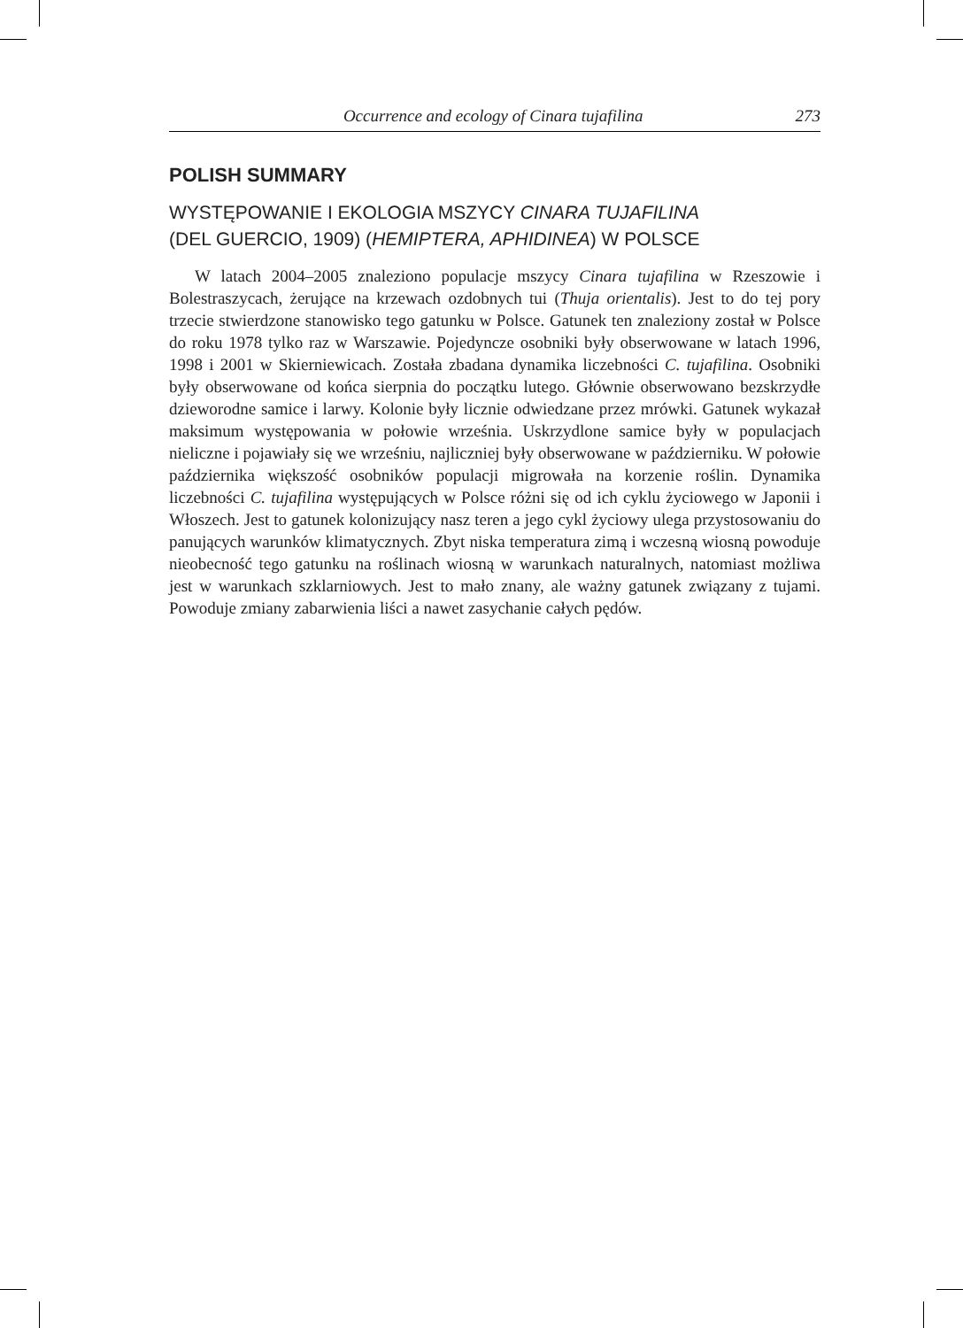Occurrence and ecology of Cinara tujafilina 273
POLISH SUMMARY
WYSTĘPOWANIE I EKOLOGIA MSZYCY CINARA TUJAFILINA
(DEL GUERCIO, 1909) (HEMIPTERA, APHIDINEA) W POLSCE
W latach 2004–2005 znaleziono populacje mszycy Cinara tujafilina w Rzeszowie i Bolestraszycach, żerujące na krzewach ozdobnych tui (Thuja orientalis). Jest to do tej pory trzecie stwierdzone stanowisko tego gatunku w Polsce. Gatunek ten znaleziony został w Polsce do roku 1978 tylko raz w Warszawie. Pojedyncze osobniki były obserwowane w latach 1996, 1998 i 2001 w Skierniewicach. Została zbadana dynamika liczebności C. tujafilina. Osobniki były obserwowane od końca sierpnia do początku lutego. Głównie obserwowano bezskrzydłe dzieworodne samice i larwy. Kolonie były licznie odwiedzane przez mrówki. Gatunek wykazał maksimum występowania w połowie września. Uskrzydlone samice były w populacjach nieliczne i pojawiały się we wrześniu, najliczniej były obserwowane w październiku. W połowie października większość osobników populacji migrowała na korzenie roślin. Dynamika liczebności C. tujafilina występujących w Polsce różni się od ich cyklu życiowego w Japonii i Włoszech. Jest to gatunek kolonizujący nasz teren a jego cykl życiowy ulega przystosowaniu do panujących warunków klimatycznych. Zbyt niska temperatura zimą i wczesną wiosną powoduje nieobecność tego gatunku na roślinach wiosną w warunkach naturalnych, natomiast możliwa jest w warunkach szklarniowych. Jest to mało znany, ale ważny gatunek związany z tujami. Powoduje zmiany zabarwienia liści a nawet zasychanie całych pędów.